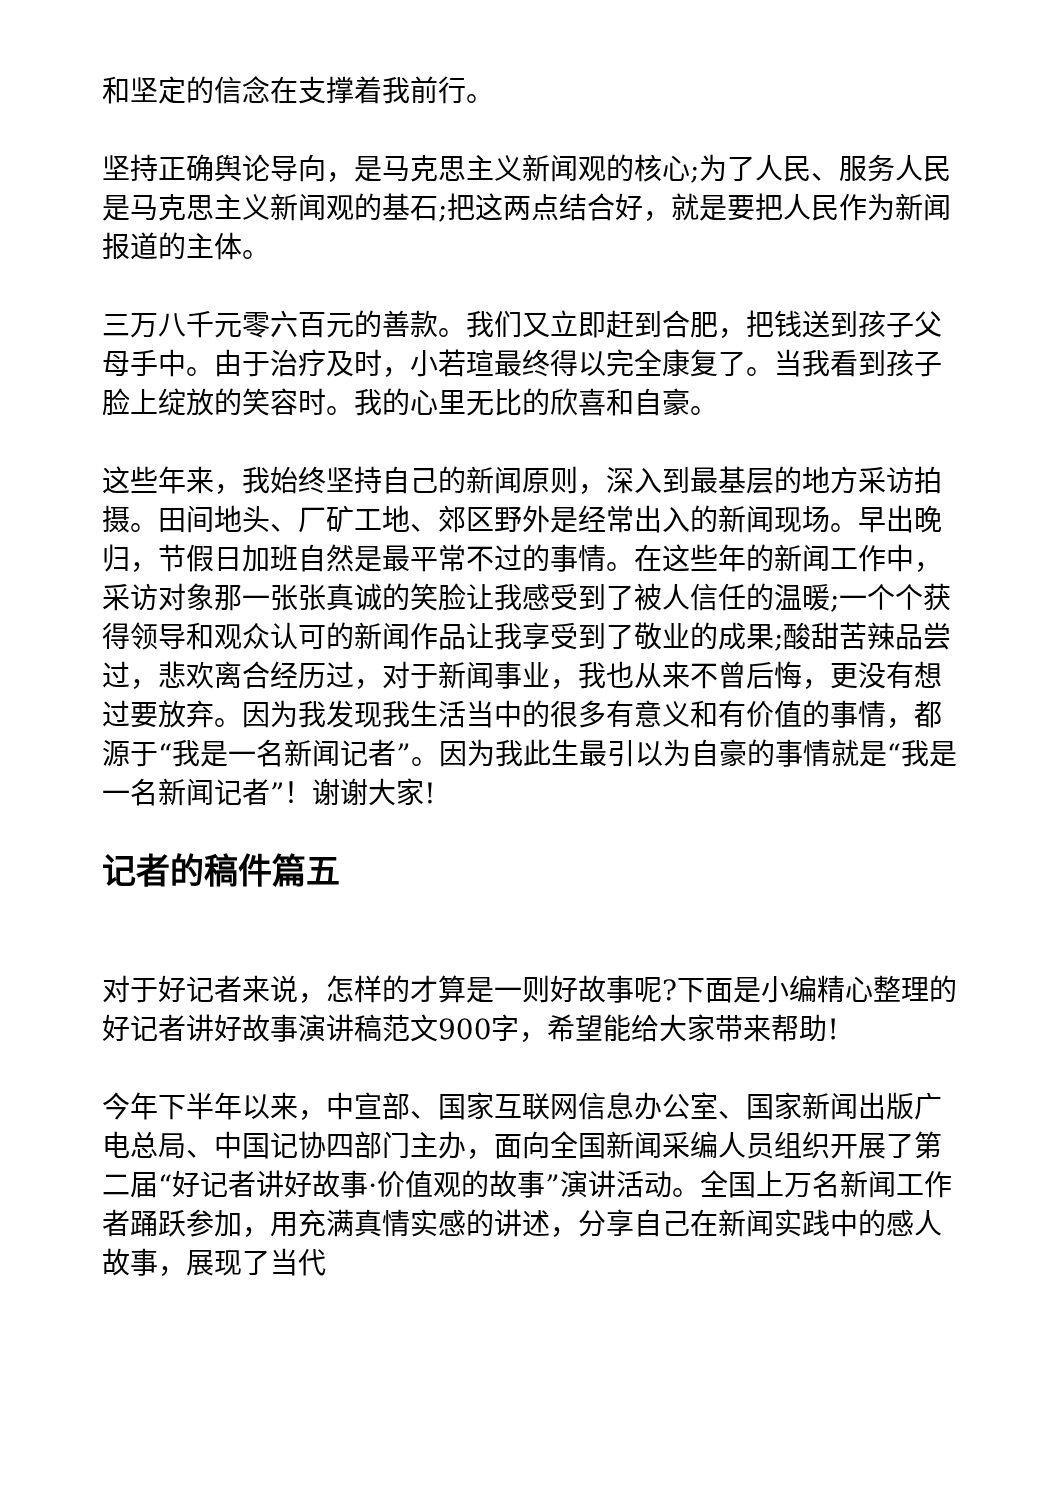和坚定的信念在支撑着我前行。
坚持正确舆论导向，是马克思主义新闻观的核心;为了人民、服务人民是马克思主义新闻观的基石;把这两点结合好，就是要把人民作为新闻报道的主体。
三万八千元零六百元的善款。我们又立即赶到合肥，把钱送到孩子父母手中。由于治疗及时，小若瑄最终得以完全康复了。当我看到孩子脸上绽放的笑容时。我的心里无比的欣喜和自豪。
这些年来，我始终坚持自己的新闻原则，深入到最基层的地方采访拍摄。田间地头、厂矿工地、郊区野外是经常出入的新闻现场。早出晚归，节假日加班自然是最平常不过的事情。在这些年的新闻工作中，采访对象那一张张真诚的笑脸让我感受到了被人信任的温暖;一个个获得领导和观众认可的新闻作品让我享受到了敬业的成果;酸甜苦辣品尝过，悲欢离合经历过，对于新闻事业，我也从来不曾后悔，更没有想过要放弃。因为我发现我生活当中的很多有意义和有价值的事情，都源于“我是一名新闻记者”。因为我此生最引以为自豪的事情就是“我是一名新闻记者”！谢谢大家!
记者的稿件篇五
对于好记者来说，怎样的才算是一则好故事呢?下面是小编精心整理的好记者讲好故事演讲稿范文900字，希望能给大家带来帮助!
今年下半年以来，中宣部、国家互联网信息办公室、国家新闻出版广电总局、中国记协四部门主办，面向全国新闻采编人员组织开展了第二届“好记者讲好故事·价值观的故事”演讲活动。全国上万名新闻工作者踊跃参加，用充满真情实感的讲述，分享自己在新闻实践中的感人故事，展现了当代